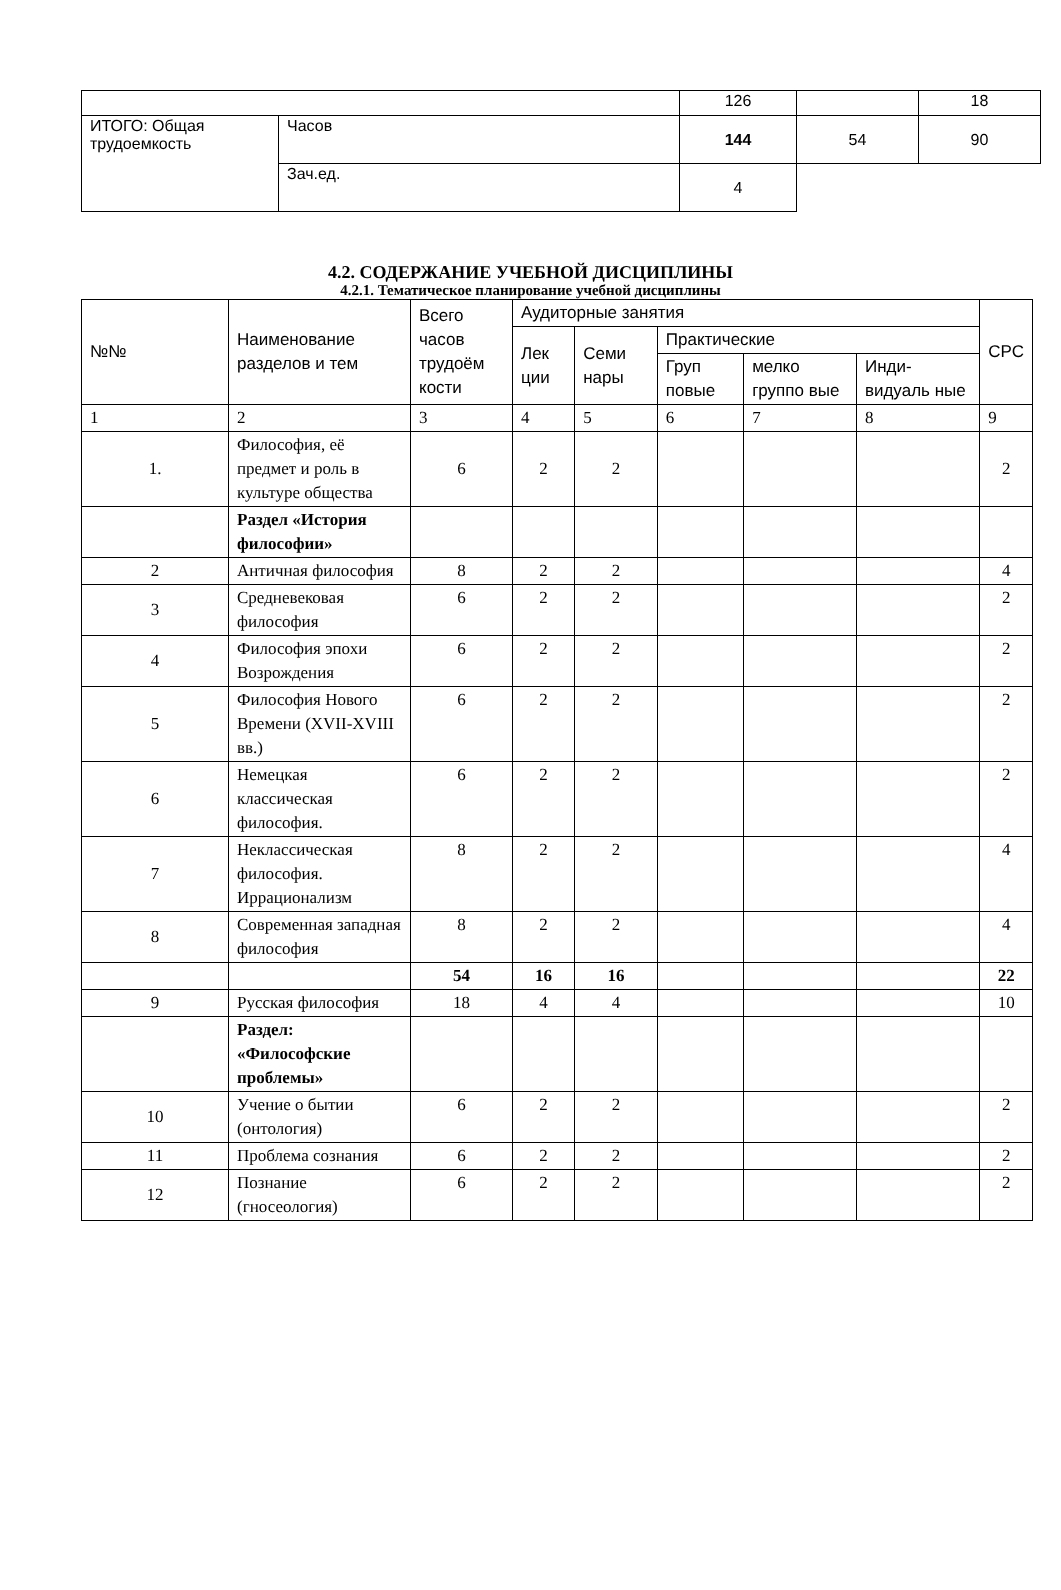| | | 126 | | 18 |
| ИТОГО: Общая трудоемкость | Часов | 144 | 54 | 90 |
| | Зач.ед. | 4 | | |
4.2. СОДЕРЖАНИЕ УЧЕБНОЙ ДИСЦИПЛИНЫ
4.2.1. Тематическое планирование учебной дисциплины
| №№ | Наименование разделов и тем | Всего часов трудоём кости | Аудиторные занятия | | | | | СРС |
| | | | Лек ции | Семи нары | Практические | | | |
| | | | | | Груп повые | мелко группо вые | Инди-видуаль ные | |
| 1 | 2 | 3 | 4 | 5 | 6 | 7 | 8 | 9 |
| 1. | Философия, её предмет и роль в культуре общества | 6 | 2 | 2 | | | | 2 |
| | Раздел «История философии» | | | | | | | |
| 2 | Античная философия | 8 | 2 | 2 | | | | 4 |
| 3 | Средневековая философия | 6 | 2 | 2 | | | | 2 |
| 4 | Философия эпохи Возрождения | 6 | 2 | 2 | | | | 2 |
| 5 | Философия Нового Времени (XVII-XVIII вв.) | 6 | 2 | 2 | | | | 2 |
| 6 | Немецкая классическая философия. | 6 | 2 | 2 | | | | 2 |
| 7 | Неклассическая философия. Иррационализм | 8 | 2 | 2 | | | | 4 |
| 8 | Современная западная философия | 8 | 2 | 2 | | | | 4 |
| | | 54 | 16 | 16 | | | | 22 |
| 9 | Русская философия | 18 | 4 | 4 | | | | 10 |
| | Раздел: «Философские проблемы» | | | | | | | |
| 10 | Учение о бытии (онтология) | 6 | 2 | 2 | | | | 2 |
| 11 | Проблема сознания | 6 | 2 | 2 | | | | 2 |
| 12 | Познание (гносеология) | 6 | 2 | 2 | | | | 2 |